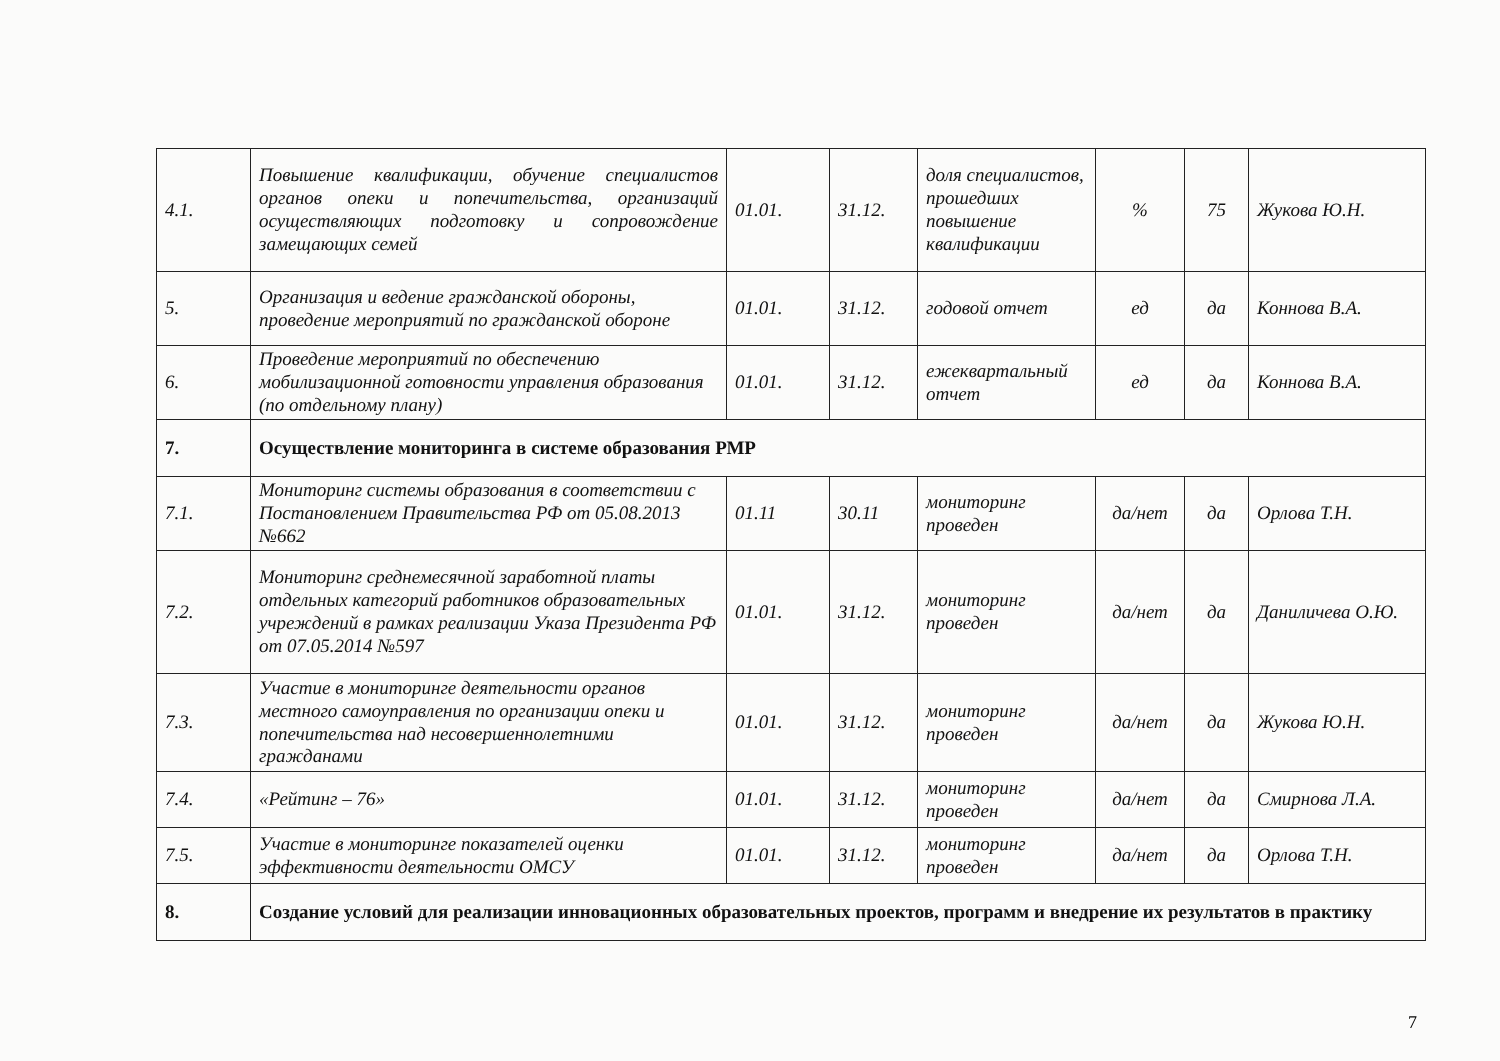| 4.1. | Повышение квалификации, обучение специалистов органов опеки и попечительства, организаций осуществляющих подготовку и сопровождение замещающих семей | 01.01. | 31.12. | доля специалистов, прошедших повышение квалификации | % | 75 | Жукова Ю.Н. |
| 5. | Организация и ведение гражданской обороны, проведение мероприятий по гражданской обороне | 01.01. | 31.12. | годовой отчет | ед | да | Коннова В.А. |
| 6. | Проведение мероприятий по обеспечению мобилизационной готовности управления образования (по отдельному плану) | 01.01. | 31.12. | ежеквартальный отчет | ед | да | Коннова В.А. |
| 7. | Осуществление мониторинга в системе образования РМР | | | | | | |
| 7.1. | Мониторинг системы образования в соответствии с Постановлением Правительства РФ от 05.08.2013 №662 | 01.11 | 30.11 | мониторинг проведен | да/нет | да | Орлова Т.Н. |
| 7.2. | Мониторинг среднемесячной заработной платы отдельных категорий работников образовательных учреждений в рамках реализации Указа Президента РФ от 07.05.2014 №597 | 01.01. | 31.12. | мониторинг проведен | да/нет | да | Даниличева О.Ю. |
| 7.3. | Участие в мониторинге деятельности органов местного самоуправления по организации опеки и попечительства над несовершеннолетними гражданами | 01.01. | 31.12. | мониторинг проведен | да/нет | да | Жукова Ю.Н. |
| 7.4. | «Рейтинг – 76» | 01.01. | 31.12. | мониторинг проведен | да/нет | да | Смирнова Л.А. |
| 7.5. | Участие в мониторинге показателей оценки эффективности деятельности ОМСУ | 01.01. | 31.12. | мониторинг проведен | да/нет | да | Орлова Т.Н. |
| 8. | Создание условий для реализации инновационных образовательных проектов, программ и внедрение их результатов в практику | | | | | | |
7